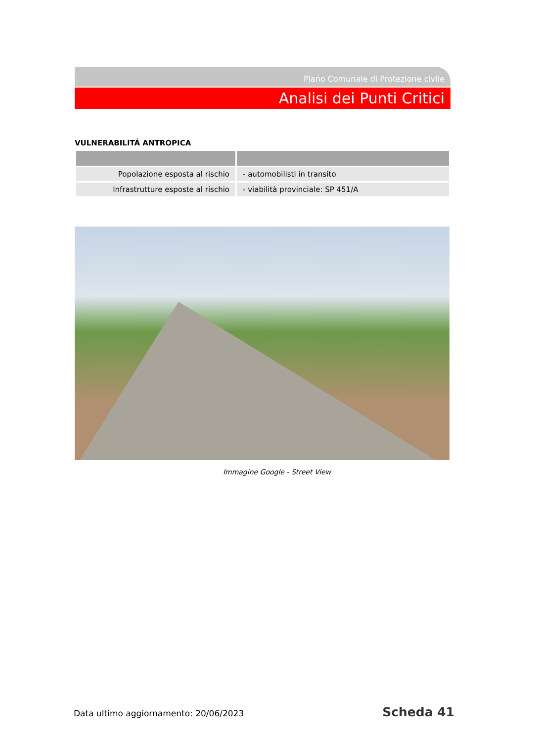Piano Comunale di Protezione civile
Analisi dei Punti Critici
VULNERABILITÁ ANTROPICA
| Popolazione esposta al rischio | - automobilisti in transito |
| Infrastrutture esposte al rischio | - viabilità provinciale: SP 451/A |
Immagine Google - Street View
Data ultimo aggiornamento: 20/06/2023 Scheda 41